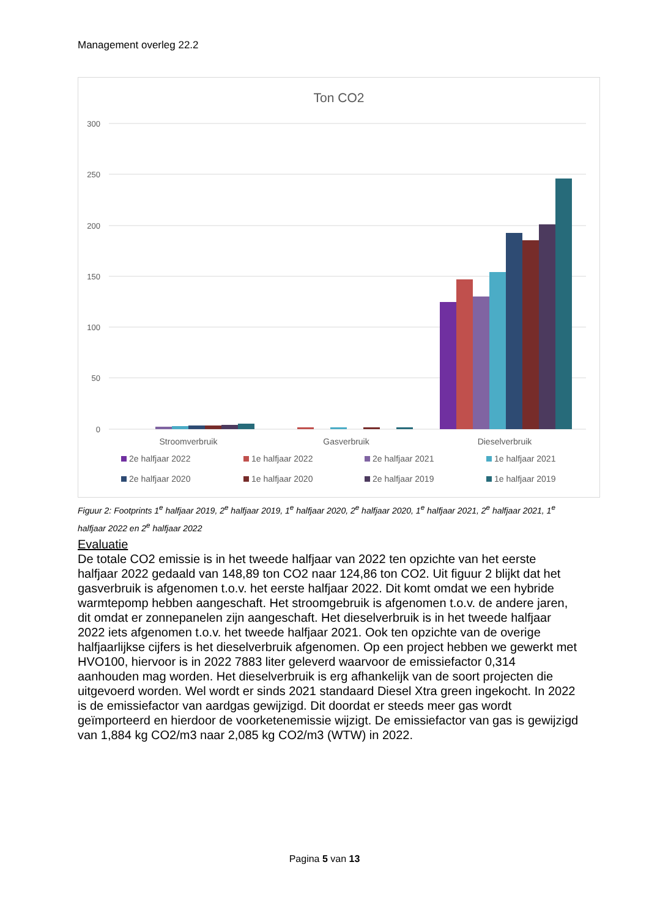Management overleg 22.2
Ton CO2
300
250
200
150
100
50
0
Stroomverbruik
Gasverbruik
Dieselverbruik
2e halfjaar 2022
1e halfjaar 2022
2e halfjaar 2021
1e halfjaar 2021
2e halfjaar 2020
1e halfjaar 2020
2e halfjaar 2019
1e halfjaar 2019
Figuur 2: Footprints 1<sup>e</sup> halfjaar 2019, 2<sup>e</sup> halfjaar 2019, 1<sup>e</sup> halfjaar 2020, 2<sup>e</sup> halfjaar 2020, 1<sup>e</sup> halfjaar 2021, 2<sup>e</sup> halfjaar 2021, 1<sup>e</sup> halfjaar 2022 en 2<sup>e</sup> halfjaar 2022
Evaluatie
De totale CO2 emissie is in het tweede halfjaar van 2022 ten opzichte van het eerste halfjaar 2022 gedaald van 148,89 ton CO2 naar 124,86 ton CO2. Uit figuur 2 blijkt dat het gasverbruik is afgenomen t.o.v. het eerste halfjaar 2022. Dit komt omdat we een hybride warmtepomp hebben aangeschaft. Het stroomgebruik is afgenomen t.o.v. de andere jaren, dit omdat er zonnepanelen zijn aangeschaft. Het dieselverbruik is in het tweede halfjaar 2022 iets afgenomen t.o.v. het tweede halfjaar 2021. Ook ten opzichte van de overige halfjaarlijkse cijfers is het dieselverbruik afgenomen. Op een project hebben we gewerkt met HVO100, hiervoor is in 2022 7883 liter geleverd waarvoor de emissiefactor 0,314 aanhouden mag worden. Het dieselverbruik is erg afhankelijk van de soort projecten die uitgevoerd worden. Wel wordt er sinds 2021 standaard Diesel Xtra green ingekocht. In 2022 is de emissiefactor van aardgas gewijzigd. Dit doordat er steeds meer gas wordt geïmporteerd en hierdoor de voorketenemissie wijzigt. De emissiefactor van gas is gewijzigd van 1,884 kg CO2/m3 naar 2,085 kg CO2/m3 (WTW) in 2022.
Pagina 5 van 13